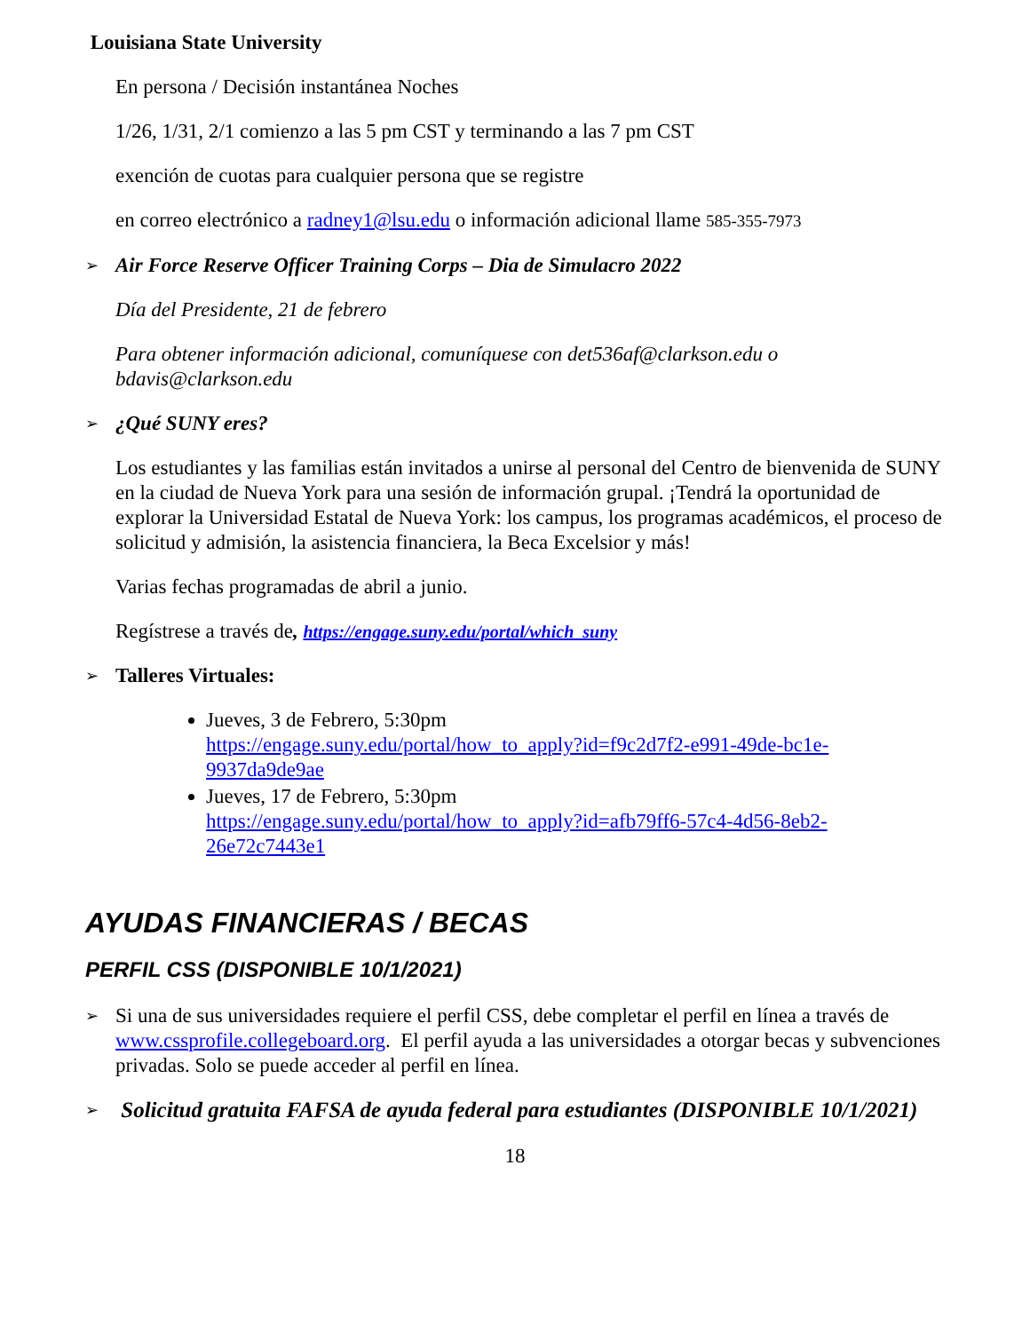Louisiana State University
En persona / Decisión instantánea Noches
1/26, 1/31, 2/1 comienzo a las 5 pm CST y terminando a las 7 pm CST
exención de cuotas para cualquier persona que se registre
en correo electrónico a radney1@lsu.edu o información adicional llame 585-355-7973
➢ Air Force Reserve Officer Training Corps – Dia de Simulacro 2022
Día del Presidente, 21 de febrero
Para obtener información adicional, comuníquese con det536af@clarkson.edu o bdavis@clarkson.edu
➢ ¿Qué SUNY eres?
Los estudiantes y las familias están invitados a unirse al personal del Centro de bienvenida de SUNY en la ciudad de Nueva York para una sesión de información grupal. ¡Tendrá la oportunidad de explorar la Universidad Estatal de Nueva York: los campus, los programas académicos, el proceso de solicitud y admisión, la asistencia financiera, la Beca Excelsior y más!
Varias fechas programadas de abril a junio.
Regístrese a través de, https://engage.suny.edu/portal/which_suny
➢ Talleres Virtuales:
Jueves, 3 de Febrero, 5:30pm
https://engage.suny.edu/portal/how_to_apply?id=f9c2d7f2-e991-49de-bc1e-9937da9de9ae
Jueves, 17 de Febrero, 5:30pm
https://engage.suny.edu/portal/how_to_apply?id=afb79ff6-57c4-4d56-8eb2-26e72c7443e1
AYUDAS FINANCIERAS / BECAS
PERFIL CSS (DISPONIBLE 10/1/2021)
➢ Si una de sus universidades requiere el perfil CSS, debe completar el perfil en línea a través de www.cssprofile.collegeboard.org. El perfil ayuda a las universidades a otorgar becas y subvenciones privadas. Solo se puede acceder al perfil en línea.
➢ Solicitud gratuita FAFSA de ayuda federal para estudiantes (DISPONIBLE 10/1/2021)
18